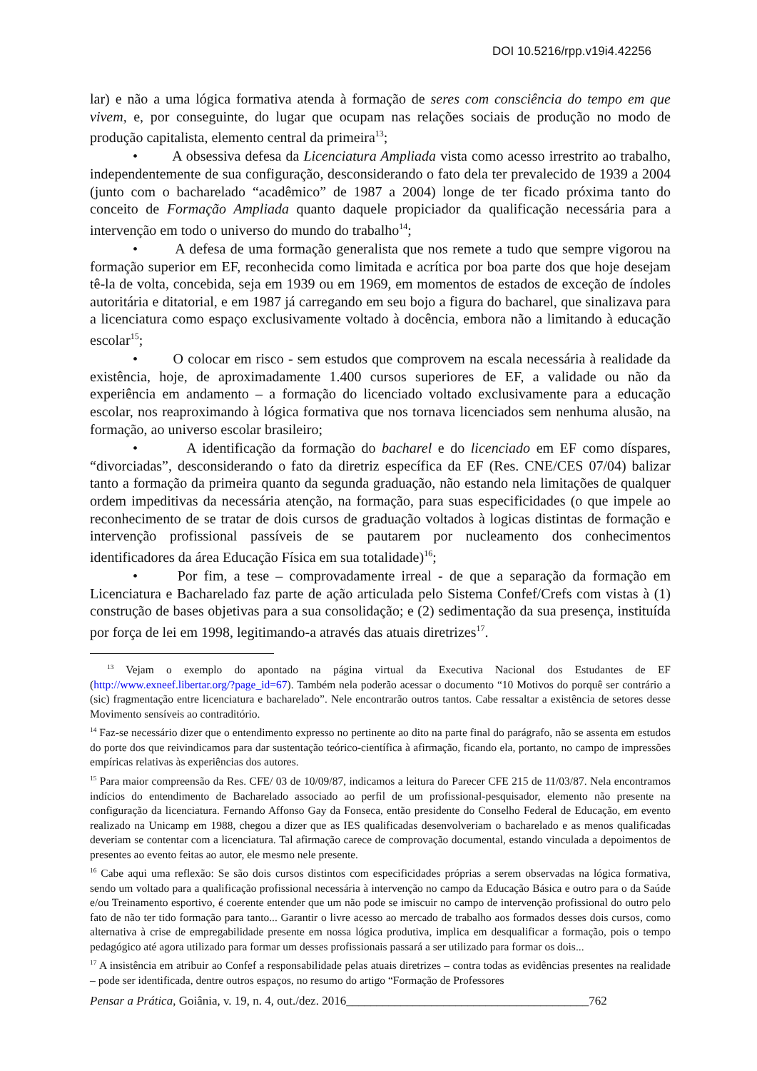DOI 10.5216/rpp.v19i4.42256
lar) e não a uma lógica formativa atenda à formação de seres com consciência do tempo em que vivem, e, por conseguinte, do lugar que ocupam nas relações sociais de produção no modo de produção capitalista, elemento central da primeira<sup>13</sup>;
• A obsessiva defesa da Licenciatura Ampliada vista como acesso irrestrito ao trabalho, independentemente de sua configuração, desconsiderando o fato dela ter prevalecido de 1939 a 2004 (junto com o bacharelado “acadêmico” de 1987 a 2004) longe de ter ficado próxima tanto do conceito de Formação Ampliada quanto daquele propiciador da qualificação necessária para a intervenção em todo o universo do mundo do trabalho<sup>14</sup>;
• A defesa de uma formação generalista que nos remete a tudo que sempre vigorou na formação superior em EF, reconhecida como limitada e acrítica por boa parte dos que hoje desejam tê-la de volta, concebida, seja em 1939 ou em 1969, em momentos de estados de exceção de índoles autoritária e ditatorial, e em 1987 já carregando em seu bojo a figura do bacharel, que sinalizava para a licenciatura como espaço exclusivamente voltado à docência, embora não a limitando à educação escolar<sup>15</sup>;
• O colocar em risco - sem estudos que comprovem na escala necessária à realidade da existência, hoje, de aproximadamente 1.400 cursos superiores de EF, a validade ou não da experiência em andamento – a formação do licenciado voltado exclusivamente para a educação escolar, nos reaproximando à lógica formativa que nos tornava licenciados sem nenhuma alusão, na formação, ao universo escolar brasileiro;
• A identificação da formação do bacharel e do licenciado em EF como díspares, “divorciadas”, desconsiderando o fato da diretriz específica da EF (Res. CNE/CES 07/04) balizar tanto a formação da primeira quanto da segunda graduação, não estando nela limitações de qualquer ordem impeditivas da necessária atenção, na formação, para suas especificidades (o que impele ao reconhecimento de se tratar de dois cursos de graduação voltados à logicas distintas de formação e intervenção profissional passíveis de se pautarem por nucleamento dos conhecimentos identificadores da área Educação Física em sua totalidade)<sup>16</sup>;
• Por fim, a tese – comprovadamente irreal - de que a separação da formação em Licenciatura e Bacharelado faz parte de ação articulada pelo Sistema Confef/Crefs com vistas à (1) construção de bases objetivas para a sua consolidação; e (2) sedimentação da sua presença, instituída por força de lei em 1998, legitimando-a através das atuais diretrizes<sup>17</sup>.
<sup>13</sup> Vejam o exemplo do apontado na página virtual da Executiva Nacional dos Estudantes de EF (http://www.exneef.libertar.org/?page_id=67). Também nela poderão acessar o documento “10 Motivos do porquê ser contrário a (sic) fragmentação entre licenciatura e bacharelado”. Nele encontrarão outros tantos. Cabe ressaltar a existência de setores desse Movimento sensíveis ao contraditório.
<sup>14</sup> Faz-se necessário dizer que o entendimento expresso no pertinente ao dito na parte final do parágrafo, não se assenta em estudos do porte dos que reivindicamos para dar sustentação teórico-científica à afirmação, ficando ela, portanto, no campo de impressões empíricas relativas às experiências dos autores.
<sup>15</sup> Para maior compreensão da Res. CFE/ 03 de 10/09/87, indicamos a leitura do Parecer CFE 215 de 11/03/87. Nela encontramos indícios do entendimento de Bacharelado associado ao perfil de um profissional-pesquisador, elemento não presente na configuração da licenciatura. Fernando Affonso Gay da Fonseca, então presidente do Conselho Federal de Educação, em evento realizado na Unicamp em 1988, chegou a dizer que as IES qualificadas desenvolveriam o bacharelado e as menos qualificadas deveriam se contentar com a licenciatura. Tal afirmação carece de comprovação documental, estando vinculada a depoimentos de presentes ao evento feitas ao autor, ele mesmo nele presente.
<sup>16</sup> Cabe aqui uma reflexão: Se são dois cursos distintos com especificidades próprias a serem observadas na lógica formativa, sendo um voltado para a qualificação profissional necessária à intervenção no campo da Educação Básica e outro para o da Saúde e/ou Treinamento esportivo, é coerente entender que um não pode se imiscuir no campo de intervenção profissional do outro pelo fato de não ter tido formação para tanto... Garantir o livre acesso ao mercado de trabalho aos formados desses dois cursos, como alternativa à crise de empregabilidade presente em nossa lógica produtiva, implica em desqualificar a formação, pois o tempo pedagógico até agora utilizado para formar um desses profissionais passará a ser utilizado para formar os dois...
<sup>17</sup> A insistência em atribuir ao Confef a responsabilidade pelas atuais diretrizes – contra todas as evidências presentes na realidade – pode ser identificada, dentre outros espaços, no resumo do artigo “Formação de Professores
Pensar a Prática, Goiânia, v. 19, n. 4, out./dez. 2016________________________________________762